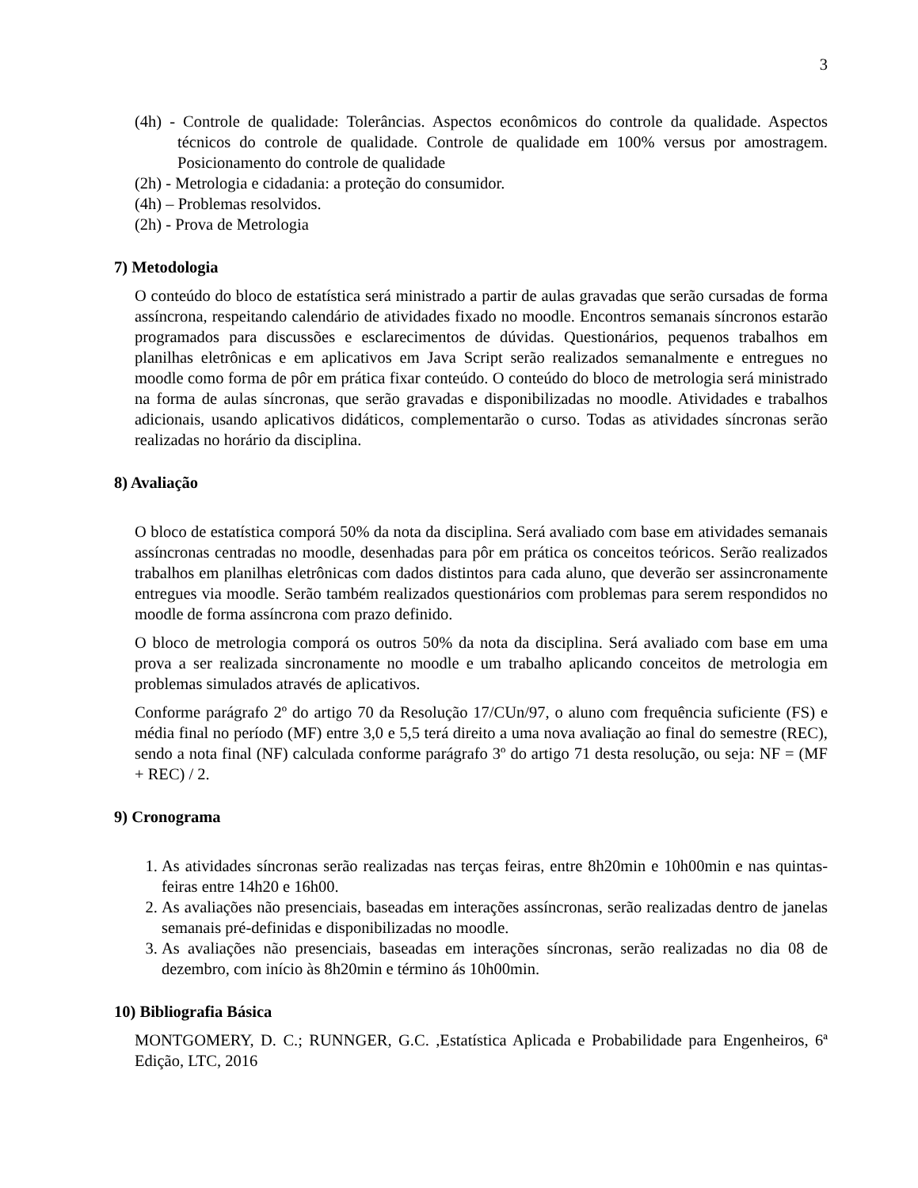3
(4h) - Controle de qualidade: Tolerâncias. Aspectos econômicos do controle da qualidade. Aspectos técnicos do controle de qualidade. Controle de qualidade em 100% versus por amostragem. Posicionamento do controle de qualidade
(2h) - Metrologia e cidadania: a proteção do consumidor.
(4h) – Problemas resolvidos.
(2h) - Prova de Metrologia
7) Metodologia
O conteúdo do bloco de estatística será ministrado a partir de aulas gravadas que serão cursadas de forma assíncrona, respeitando calendário de atividades fixado no moodle. Encontros semanais síncronos estarão programados para discussões e esclarecimentos de dúvidas. Questionários, pequenos trabalhos em planilhas eletrônicas e em aplicativos em Java Script serão realizados semanalmente e entregues no moodle como forma de pôr em prática fixar conteúdo. O conteúdo do bloco de metrologia será ministrado na forma de aulas síncronas, que serão gravadas e disponibilizadas no moodle. Atividades e trabalhos adicionais, usando aplicativos didáticos, complementarão o curso. Todas as atividades síncronas serão realizadas no horário da disciplina.
8) Avaliação
O bloco de estatística comporá 50% da nota da disciplina. Será avaliado com base em atividades semanais assíncronas centradas no moodle, desenhadas para pôr em prática os conceitos teóricos. Serão realizados trabalhos em planilhas eletrônicas com dados distintos para cada aluno, que deverão ser assincronamente entregues via moodle. Serão também realizados questionários com problemas para serem respondidos no moodle de forma assíncrona com prazo definido.
O bloco de metrologia comporá os outros 50% da nota da disciplina. Será avaliado com base em uma prova a ser realizada sincronamente no moodle e um trabalho aplicando conceitos de metrologia em problemas simulados através de aplicativos.
Conforme parágrafo 2º do artigo 70 da Resolução 17/CUn/97, o aluno com frequência suficiente (FS) e média final no período (MF) entre 3,0 e 5,5 terá direito a uma nova avaliação ao final do semestre (REC), sendo a nota final (NF) calculada conforme parágrafo 3º do artigo 71 desta resolução, ou seja: NF = (MF + REC) / 2.
9) Cronograma
1. As atividades síncronas serão realizadas nas terças feiras, entre 8h20min e 10h00min e nas quintas-feiras entre 14h20 e 16h00.
2. As avaliações não presenciais, baseadas em interações assíncronas, serão realizadas dentro de janelas semanais pré-definidas e disponibilizadas no moodle.
3. As avaliações não presenciais, baseadas em interações síncronas, serão realizadas no dia 08 de dezembro, com início às 8h20min e término ás 10h00min.
10) Bibliografia Básica
MONTGOMERY, D. C.; RUNNGER, G.C. ,Estatística Aplicada e Probabilidade para Engenheiros, 6ª Edição, LTC, 2016